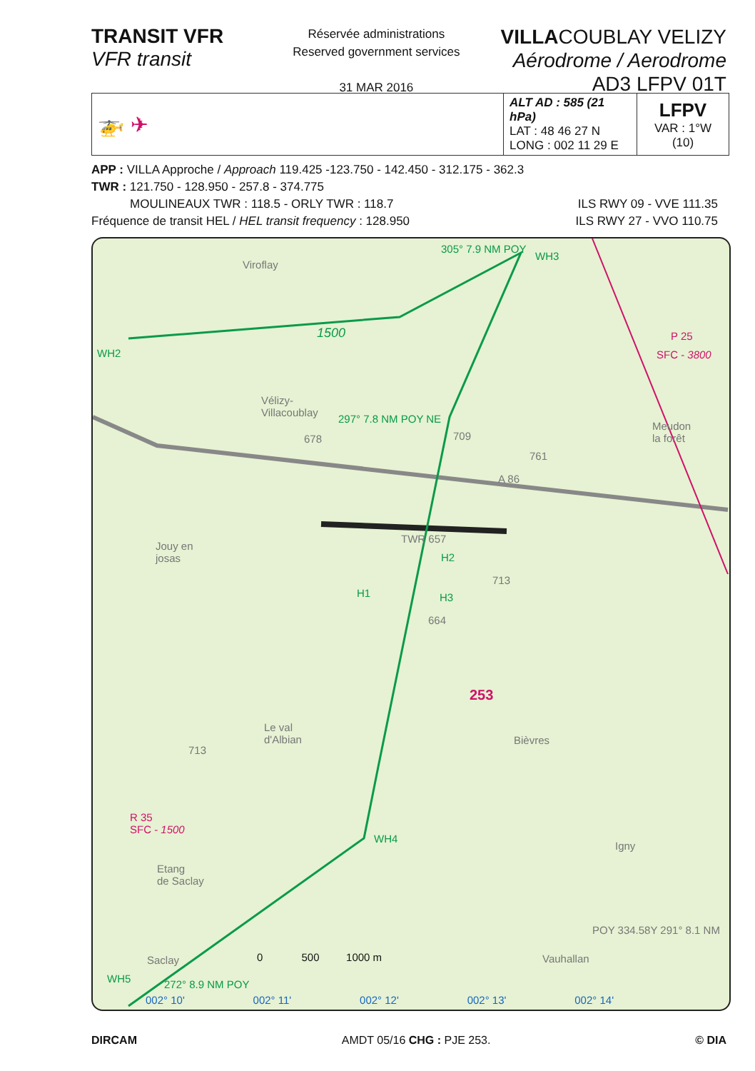TRANSIT VFR
VFR transit
Réservée administrations
Reserved government services
31 MAR 2016
VILLACOUBLAY VELIZY
Aérodrome / Aerodrome
AD3 LFPV 01T
| 🚁 ✈ | ALT AD : 585 (21 hPa) LAT : 48 46 27 N LONG : 002 11 29 E | LFPV VAR : 1°W (10) |
APP : VILLA Approche / Approach 119.425 -123.750 - 142.450 - 312.175 - 362.3
TWR : 121.750 - 128.950 - 257.8 - 374.775
MOULINEAUX TWR : 118.5 - ORLY TWR : 118.7
Fréquence de transit HEL / HEL transit frequency : 128.950
ILS RWY 09 - VVE 111.35
ILS RWY 27 - VVO 110.75
Viroflay
305° 7.9 NM POY
WH3
WH2
1500 P 25
SFC - 3800
Vélizy-
Villacoublay 297° 7.8 NM POY NE
Meudon
la forêt 678 709
761
A 86
TWR 657
Jouy en
josas H2
713
H1 H3
664
253
Le val
d'Albian
713
Bièvres
R 35
SFC - 1500
WH4
Igny
Etang
de Saclay
POY 334.58Y 291° 8.1 NM
0 500 1000 m Saclay Vauhallan
WH5 272° 8.9 NM POY
002° 10' 002° 11' 002° 12' 002° 13' 002° 14'
DIRCAM AMDT 05/16 CHG : PJE 253. © DIA